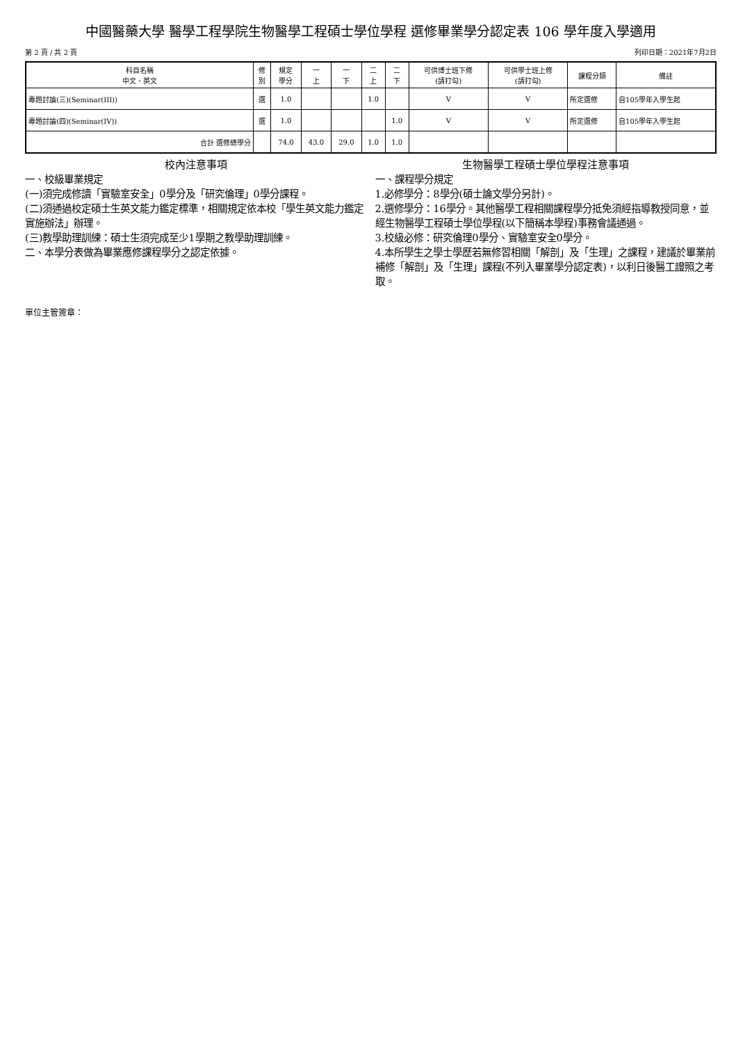中國醫藥大學 醫學工程學院生物醫學工程碩士學位學程 選修畢業學分認定表 106 學年度入學適用
第 2 頁 / 共 2 頁 列印日期：2021年7月2日
| 科目名稱 中文、英文 | 修 別 | 規定 學分 | 一 上 | 一 下 | 二 上 | 二 下 | 可供博士班下修 (請打勾) | 可供學士班上修 (請打勾) | 課程分類 | 備註 |
| --- | --- | --- | --- | --- | --- | --- | --- | --- | --- | --- |
| 專題討論(三)(Seminar(III)) | 選 | 1.0 | | | 1.0 | | V | V | 所定選修 | 自105學年入學生起 |
| 專題討論(四)(Seminar(IV)) | 選 | 1.0 | | | | 1.0 | V | V | 所定選修 | 自105學年入學生起 |
| 合計 選修總學分 | | 74.0 | 43.0 | 29.0 | 1.0 | 1.0 | | | | |
校內注意事項
一、校級畢業規定
(一)須完成修讀「實驗室安全」0學分及「研究倫理」0學分課程。
(二)須通過校定碩士生英文能力鑑定標準，相關規定依本校「學生英文能力鑑定實施辦法」辦理。
(三)教學助理訓練：碩士生須完成至少1學期之教學助理訓練。
二、本學分表做為畢業應修課程學分之認定依據。
生物醫學工程碩士學位學程注意事項
一、課程學分規定
1.必修學分：8學分(碩士論文學分另計)。
2.選修學分：16學分。其他醫學工程相關課程學分抵免須經指導教授同意，並經生物醫學工程碩士學位學程(以下簡稱本學程)事務會議通過。
3.校級必修：研究倫理0學分、實驗室安全0學分。
4.本所學生之學士學歷若無修習相關「解剖」及「生理」之課程，建議於畢業前補修「解剖」及「生理」課程(不列入畢業學分認定表)，以利日後醫工證照之考取。
單位主管簽章：